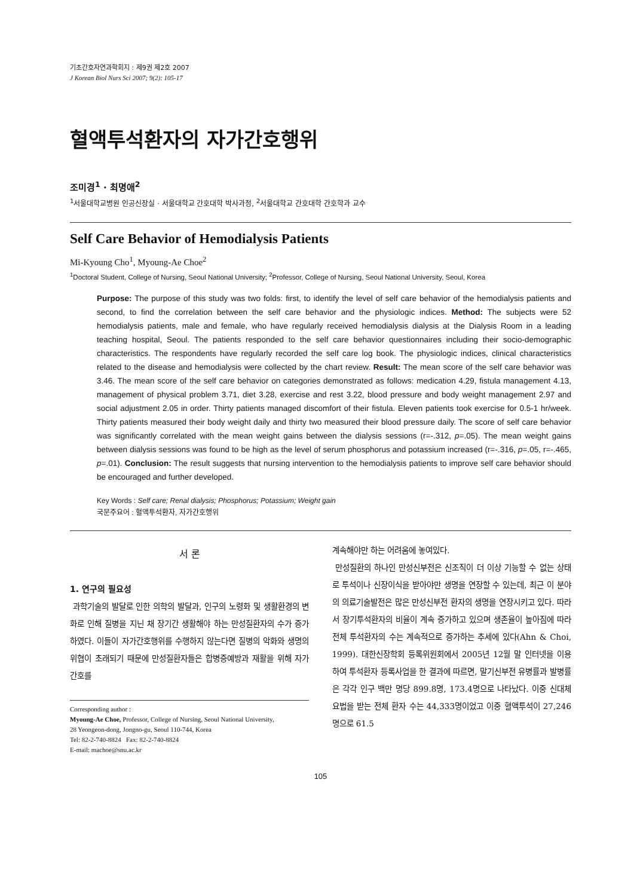기초간호자연과학회지 : 제9권 제2호 2007
J Korean Biol Nurs Sci 2007; 9(2): 105-17
혈액투석환자의 자가간호행위
조미경<sup>1</sup> · 최명애<sup>2</sup>
<sup>1</sup> 서울대학교병원 인공신장실 · 서울대학교 간호대학 박사과정, <sup>2</sup>서울대학교 간호대학 간호학과 교수
Self Care Behavior of Hemodialysis Patients
Mi-Kyoung Cho<sup>1</sup>, Myoung-Ae Choe<sup>2</sup>
<sup>1</sup> Doctoral Student, College of Nursing, Seoul National University; <sup>2</sup>Professor, College of Nursing, Seoul National University, Seoul, Korea
Purpose: The purpose of this study was two folds: first, to identify the level of self care behavior of the hemodialysis patients and second, to find the correlation between the self care behavior and the physiologic indices. Method: The subjects were 52 hemodialysis patients, male and female, who have regularly received hemodialysis dialysis at the Dialysis Room in a leading teaching hospital, Seoul. The patients responded to the self care behavior questionnaires including their socio-demographic characteristics. The respondents have regularly recorded the self care log book. The physiologic indices, clinical characteristics related to the disease and hemodialysis were collected by the chart review. Result: The mean score of the self care behavior was 3.46. The mean score of the self care behavior on categories demonstrated as follows: medication 4.29, fistula management 4.13, management of physical problem 3.71, diet 3.28, exercise and rest 3.22, blood pressure and body weight management 2.97 and social adjustment 2.05 in order. Thirty patients managed discomfort of their fistula. Eleven patients took exercise for 0.5-1 hr/week. Thirty patients measured their body weight daily and thirty two measured their blood pressure daily. The score of self care behavior was significantly correlated with the mean weight gains between the dialysis sessions (r=-.312, p=.05). The mean weight gains between dialysis sessions was found to be high as the level of serum phosphorus and potassium increased (r=-.316, p=.05, r=-.465, p=.01). Conclusion: The result suggests that nursing intervention to the hemodialysis patients to improve self care behavior should be encouraged and further developed.
Key Words : Self care; Renal dialysis; Phosphorus; Potassium; Weight gain
국문주요어 : 혈액투석환자, 자가간호행위
서 론
1. 연구의 필요성
과학기술의 발달로 인한 의학의 발달과, 인구의 노령화 및 생활환경의 변화로 인해 질병을 지닌 채 장기간 생활해야 하는 만성질환자의 수가 증가하였다. 이들이 자가간호행위를 수행하지 않는다면 질병의 악화와 생명의 위협이 초래되기 때문에 만성질환자들은 합병증예방과 재활을 위해 자가 간호를
Corresponding author :
Myoung-Ae Choe, Professor, College of Nursing, Seoul National University,
28 Yeongeon-dong, Jongno-gu, Seoul 110-744, Korea
Tel: 82-2-740-8824 Fax: 82-2-740-8824
E-mail: machoe@snu.ac.kr
계속해야만 하는 어려움에 놓여있다.
만성질환의 하나인 만성신부전은 신조직이 더 이상 기능할 수 없는 상태로 투석이나 신장이식을 받아야만 생명을 연장할 수 있는데, 최근 이 분야의 의료기술발전은 많은 만성신부전 환자의 생명을 연장시키고 있다. 따라서 장기투석환자의 비율이 계속 증가하고 있으며 생존율이 높아짐에 따라 전체 투석환자의 수는 계속적으로 증가하는 추세에 있다(Ahn & Choi, 1999). 대한신장학회 등록위원회에서 2005년 12월 말 인터넷을 이용하여 투석환자 등록사업을 한 결과에 따르면, 말기신부전 유병률과 발병률은 각각 인구 백만 명당 899.8명, 173.4명으로 나타났다. 이중 신대체 요법을 받는 전체 환자 수는 44,333명이었고 이중 혈액투석이 27,246명으로 61.5
105